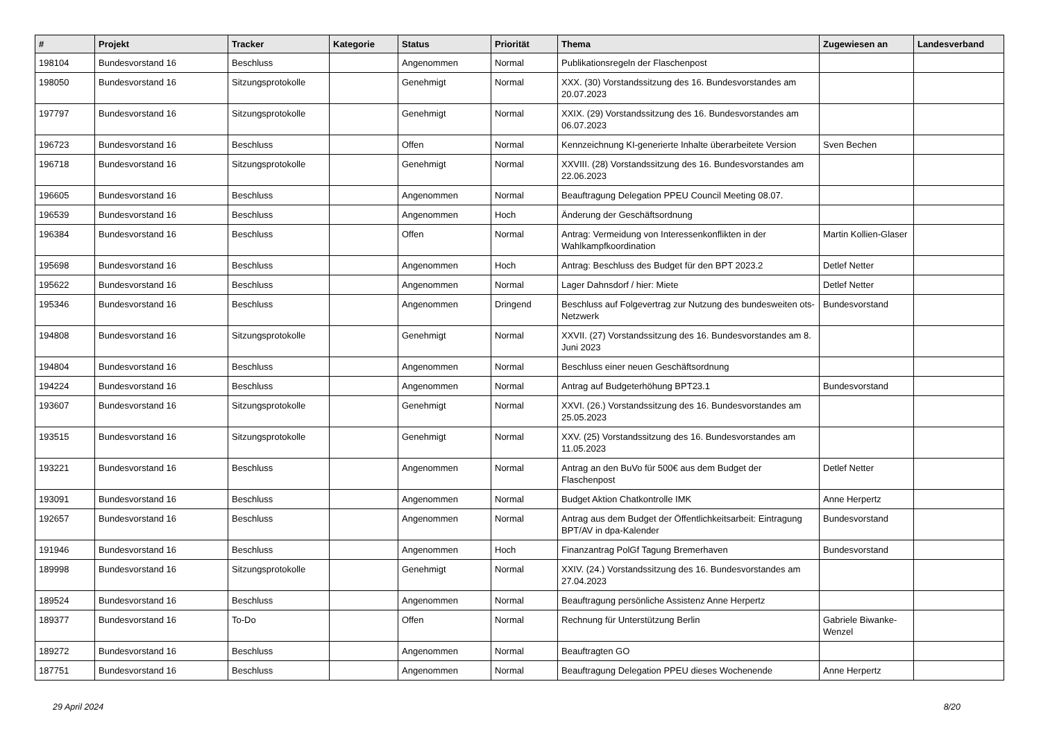| # | Projekt | Tracker | Kategorie | Status | Priorität | Thema | Zugewiesen an | Landesverband |
| --- | --- | --- | --- | --- | --- | --- | --- | --- |
| 198104 | Bundesvorstand 16 | Beschluss | | Angenommen | Normal | Publikationsregeln der Flaschenpost | | |
| 198050 | Bundesvorstand 16 | Sitzungsprotokolle | | Genehmigt | Normal | XXX. (30) Vorstandssitzung des 16. Bundesvorstandes am 20.07.2023 | | |
| 197797 | Bundesvorstand 16 | Sitzungsprotokolle | | Genehmigt | Normal | XXIX. (29) Vorstandssitzung des 16. Bundesvorstandes am 06.07.2023 | | |
| 196723 | Bundesvorstand 16 | Beschluss | | Offen | Normal | Kennzeichnung KI-generierte Inhalte überarbeitete Version | Sven Bechen | |
| 196718 | Bundesvorstand 16 | Sitzungsprotokolle | | Genehmigt | Normal | XXVIII. (28) Vorstandssitzung des 16. Bundesvorstandes am 22.06.2023 | | |
| 196605 | Bundesvorstand 16 | Beschluss | | Angenommen | Normal | Beauftragung Delegation PPEU Council Meeting 08.07. | | |
| 196539 | Bundesvorstand 16 | Beschluss | | Angenommen | Hoch | Änderung der Geschäftsordnung | | |
| 196384 | Bundesvorstand 16 | Beschluss | | Offen | Normal | Antrag: Vermeidung von Interessenkonflikten in der Wahlkampfkoordination | Martin Kollien-Glaser | |
| 195698 | Bundesvorstand 16 | Beschluss | | Angenommen | Hoch | Antrag: Beschluss des Budget für den BPT 2023.2 | Detlef Netter | |
| 195622 | Bundesvorstand 16 | Beschluss | | Angenommen | Normal | Lager Dahnsdorf / hier: Miete | Detlef Netter | |
| 195346 | Bundesvorstand 16 | Beschluss | | Angenommen | Dringend | Beschluss auf Folgevertrag zur Nutzung des bundesweiten ots-Netzwerk | Bundesvorstand | |
| 194808 | Bundesvorstand 16 | Sitzungsprotokolle | | Genehmigt | Normal | XXVII. (27) Vorstandssitzung des 16. Bundesvorstandes am 8. Juni 2023 | | |
| 194804 | Bundesvorstand 16 | Beschluss | | Angenommen | Normal | Beschluss einer neuen Geschäftsordnung | | |
| 194224 | Bundesvorstand 16 | Beschluss | | Angenommen | Normal | Antrag auf Budgeterhöhung BPT23.1 | Bundesvorstand | |
| 193607 | Bundesvorstand 16 | Sitzungsprotokolle | | Genehmigt | Normal | XXVI. (26.) Vorstandssitzung des 16. Bundesvorstandes am 25.05.2023 | | |
| 193515 | Bundesvorstand 16 | Sitzungsprotokolle | | Genehmigt | Normal | XXV. (25) Vorstandssitzung des 16. Bundesvorstandes am 11.05.2023 | | |
| 193221 | Bundesvorstand 16 | Beschluss | | Angenommen | Normal | Antrag an den BuVo für 500€ aus dem Budget der Flaschenpost | Detlef Netter | |
| 193091 | Bundesvorstand 16 | Beschluss | | Angenommen | Normal | Budget Aktion Chatkontrolle IMK | Anne Herpertz | |
| 192657 | Bundesvorstand 16 | Beschluss | | Angenommen | Normal | Antrag aus dem Budget der Öffentlichkeitsarbeit: Eintragung BPT/AV in dpa-Kalender | Bundesvorstand | |
| 191946 | Bundesvorstand 16 | Beschluss | | Angenommen | Hoch | Finanzantrag PolGf Tagung Bremerhaven | Bundesvorstand | |
| 189998 | Bundesvorstand 16 | Sitzungsprotokolle | | Genehmigt | Normal | XXIV. (24.) Vorstandssitzung des 16. Bundesvorstandes am 27.04.2023 | | |
| 189524 | Bundesvorstand 16 | Beschluss | | Angenommen | Normal | Beauftragung persönliche Assistenz Anne Herpertz | | |
| 189377 | Bundesvorstand 16 | To-Do | | Offen | Normal | Rechnung für Unterstützung Berlin | Gabriele Biwanke-Wenzel | |
| 189272 | Bundesvorstand 16 | Beschluss | | Angenommen | Normal | Beauftragten GO | | |
| 187751 | Bundesvorstand 16 | Beschluss | | Angenommen | Normal | Beauftragung Delegation PPEU dieses Wochenende | Anne Herpertz | |
29 April 2024 8/20